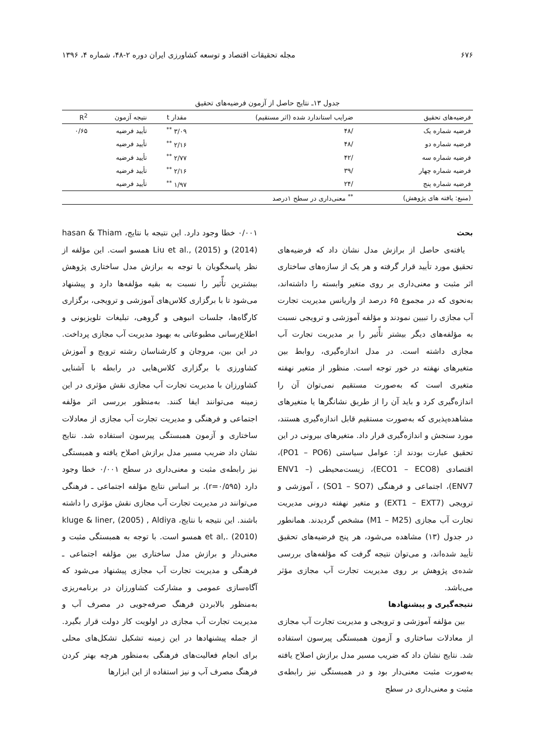۶۷۶ مجله تحقیقات اقتصاد و توسعه کشاورزی ایران دوره ۲-۴۸، شماره ۴، ۱۳۹۶
جدول ۱۳ـ نتایج حاصل از آزمون فرضیه‌های تحقیق
| فرضیه‌های تحقیق | ضرایب استاندارد شده (اثر مستقیم) | مقدار t | نتیجه آزمون | R<sup>2</sup> |
| --- | --- | --- | --- | --- |
| فرضیه شماره یک | /۴۸ | ۳/۰۹ <sup>**</sup> | تأیید فرضیه | ۰/۶۵ |
| فرضیه شماره دو | /۴۸ | ۲/۱۶ <sup>**</sup> | تأیید فرضیه | |
| فرضیه شماره سه | /۴۲ | ۲/۷۷ <sup>**</sup> | تأیید فرضیه | |
| فرضیه شماره چهار | /۳۹ | ۲/۱۶ <sup>**</sup> | تأیید فرضیه | |
| فرضیه شماره پنج | /۲۴ | ۱/۹۷ <sup>**</sup> | تأیید فرضیه | |
| (منبع: یافته های پژوهش) | <sup>**</sup> معنی‌داری در سطح ۱درصد | | | |
بحث
یافته‌ی حاصل از برازش مدل نشان داد که فرضیه‌های تحقیق مورد تأیید قرار گرفته و هر یک از سازه‌های ساختاری اثر مثبت و معنی‌داری بر روی متغیر وابسته را داشته‌اند، به‌نحوی که در مجموع ۶۵ درصد از واریانس مدیریت تجارت آب مجازی را تبیین نمودند و مؤلفه آموزشی و ترویجی نسبت به مؤلفه‌های دیگر بیشتر تأّثیر را بر مدیریت تجارت آب مجازی داشته است. در مدل اندازه‌گیری، روابط بین متغیرهای نهفته در خور توجه است. منظور از متغیر نهفته متغیری است که به‌صورت مستقیم نمی‌توان آن را اندازه‌گیری کرد و باید آن را از طریق نشانگرها یا متغیرهای مشاهده‌پذیری که به‌صورت مستقیم قابل اندازه‌گیری هستند، مورد سنجش و اندازه‌گیری قرار داد. متغیرهای بیرونی در این تحقیق عبارت بودند از: عوامل سیاستی (PO1 – PO6)، اقتصادی (ECO1 – ECO8)، زیست‌محیطی (ENV1 – ENV7)، اجتماعی و فرهنگی (SO1 – SO7) ، آموزشی و ترویجی (EXT1 – EXT7) و متغیر نهفته درونی مدیریت تجارت آب مجازی (M1 – M25) مشخص گردیدند. همانطور در جدول (۱۳) مشاهده می‌شود، هر پنج فرضیه‌های تحقیق تأیید شده‌اند، و می‌توان نتیجه گرفت که مؤلفه‌های بررسی شده‌ی پژوهش بر روی مدیریت تجارت آب مجازی مؤثر می‌باشد.
نتیجه‌گیری و پیشنهادها
بین مؤلفه آموزشی و ترویجی و مدیریت تجارت آب مجازی از معادلات ساختاری و آزمون همبستگی پیرسون استفاده شد. نتایج نشان داد که ضریب مسیر مدل برازش اصلاح یافته به‌صورت مثبت معنی‌دار بود و در همبستگی نیز رابطه‌ی مثبت و معنی‌داری در سطح
۰/۰۰۱ خطا وجود دارد. این نتیجه با نتایج، hasan & Thiam (2014) و Liu et al., (2015) همسو است. این مؤلفه از نظر پاسخگویان با توجه به برازش مدل ساختاری پژوهش بیشترین تأّثیر را نسبت به بقیه مؤلفه‌ها دارد و پیشنهاد می‌شود تا با برگزاری کلاس‌های آموزشی و ترویجی، برگزاری کارگاه‌ها، جلسات انبوهی و گروهی، تبلیغات تلویزیونی و اطلاع‌رسانی مطبوعاتی به بهبود مدیریت آب مجازی پرداخت. در این بین، مروجان و کارشناسان رشته ترویج و آموزش کشاورزی با برگزاری کلاس‌هایی در رابطه با آشنایی کشاورزان با مدیریت تجارت آب مجازی نقش مؤثری در این زمینه می‌توانند ایفا کنند. به‌منظور بررسی اثر مؤلفه اجتماعی و فرهنگی و مدیریت تجارت آب مجازی از معادلات ساختاری و آزمون همبستگی پیرسون استفاده شد. نتایج نشان داد ضریب مسیر مدل برازش اصلاح یافته و همبستگی نیز رابطه‌ی مثبت و معنی‌داری در سطح ۰/۰۰۱ خطا وجود دارد (r=۰/۵۹۵). بر اساس نتایج مؤلفه اجتماعی ـ فرهنگی می‌توانند در مدیریت تجارت آب مجازی نقش مؤثری را داشته باشند. این نتیجه با نتایج، kluge & liner, (2005) , Aldiya et al,. (2010) همسو است. با توجه به همبستگی مثبت و معنی‌دار و برازش مدل ساختاری بین مؤلفه اجتماعی ـ فرهنگی و مدیریت تجارت آب مجازی پیشنهاد می‌شود که آگاه‌سازی عمومی و مشارکت کشاورزان در برنامه‌ریزی به‌منظور بالابردن فرهنگ صرفه‌جویی در مصرف آب و مدیریت تجارت آب مجازی در اولویت کار دولت قرار بگیرد. از جمله پیشنهادها در این زمینه تشکیل تشکل‌های محلی برای انجام فعالیت‌های فرهنگی به‌منظور هرچه بهتر کردن فرهنگ مصرف آب و نیز استفاده از این ابزارها